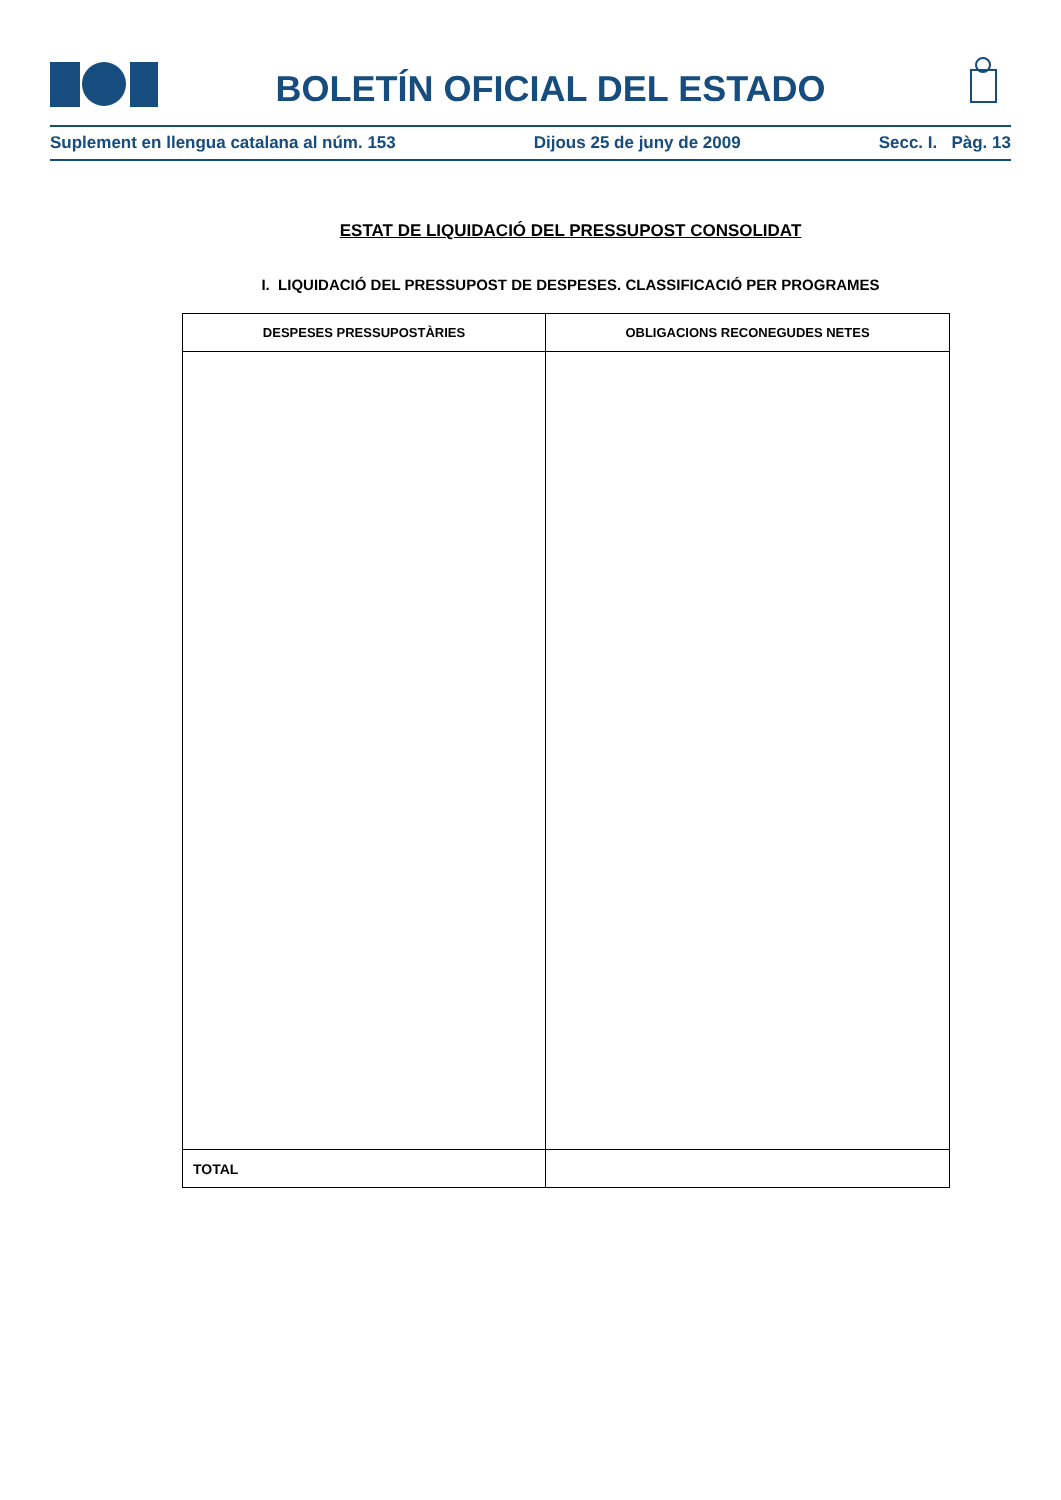BOLETÍN OFICIAL DEL ESTADO
Suplement en llengua catalana al núm. 153 Dijous 25 de juny de 2009 Secc. I. Pàg. 13
ESTAT DE LIQUIDACIÓ DEL PRESSUPOST CONSOLIDAT
I. LIQUIDACIÓ DEL PRESSUPOST DE DESPESES. CLASSIFICACIÓ PER PROGRAMES
| DESPESES PRESSUPOSTÀRIES | OBLIGACIONS RECONEGUDES NETES |
| --- | --- |
| TOTAL | |